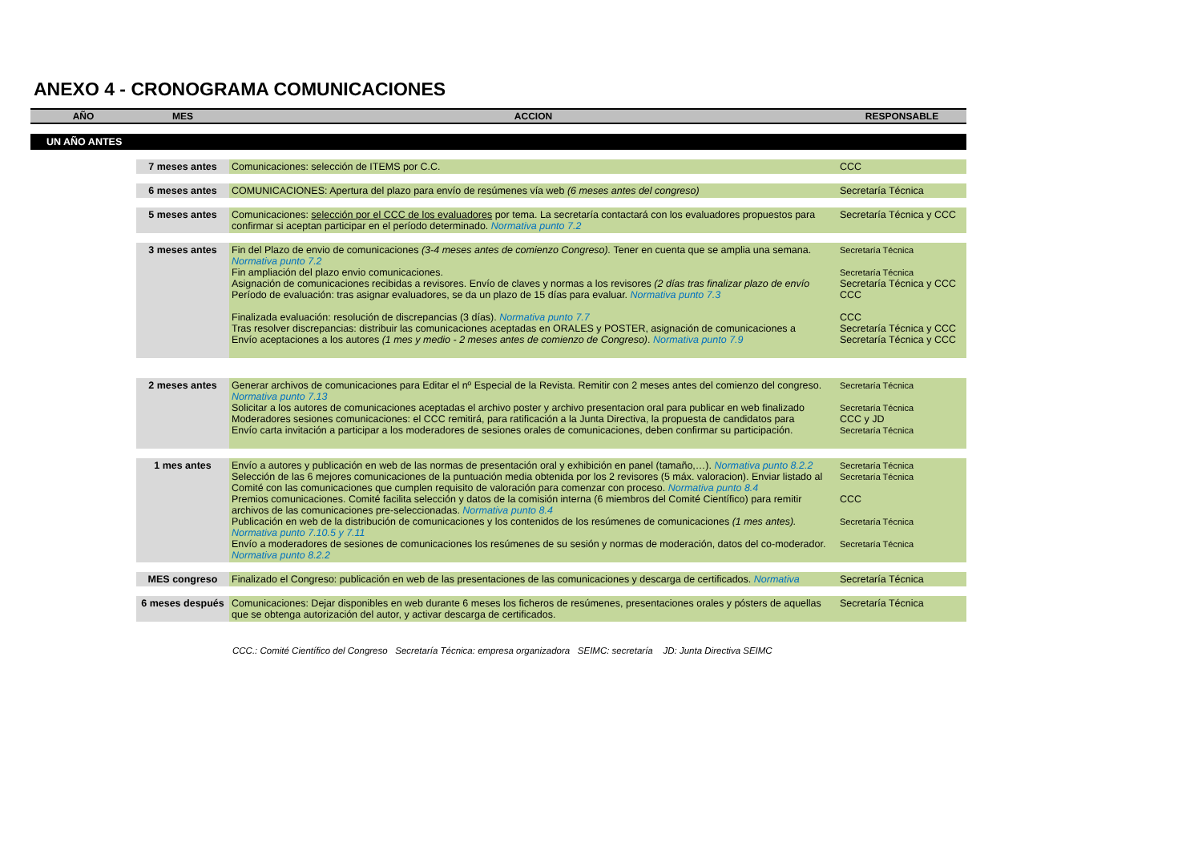ANEXO 4 - CRONOGRAMA COMUNICACIONES
| AÑO | MES | ACCION | RESPONSABLE |
| --- | --- | --- | --- |
| UN AÑO ANTES | | | |
| | 7 meses antes | Comunicaciones: selección de ITEMS por C.C. | CCC |
| | 6 meses antes | COMUNICACIONES: Apertura del plazo para envío de resúmenes vía web (6 meses antes del congreso) | Secretaría Técnica |
| | 5 meses antes | Comunicaciones: selección por el CCC de los evaluadores por tema. La secretaría contactará con los evaluadores propuestos para confirmar si aceptan participar en el período determinado. Normativa punto 7.2 | Secretaría Técnica y CCC |
| | 3 meses antes | Fin del Plazo de envio de comunicaciones (3-4 meses antes de comienzo Congreso). Tener en cuenta que se amplia una semana. Normativa punto 7.2 Fin ampliación del plazo envio comunicaciones. Asignación de comunicaciones recibidas a revisores. Envío de claves y normas a los revisores (2 días tras finalizar plazo de envío Período de evaluación: tras asignar evaluadores, se da un plazo de 15 días para evaluar. Normativa punto 7.3 Finalizada evaluación: resolución de discrepancias (3 días). Normativa punto 7.7 Tras resolver discrepancias: distribuir las comunicaciones aceptadas en ORALES y POSTER, asignación de comunicaciones a Envío aceptaciones a los autores (1 mes y medio - 2 meses antes de comienzo de Congreso) . Normativa punto 7.9 | Secretaría Técnica Secretaría Técnica Secretaría Técnica y CCC CCC CCC Secretaría Técnica y CCC Secretaría Técnica y CCC |
| | 2 meses antes | Generar archivos de comunicaciones para Editar el nº Especial de la Revista. Remitir con 2 meses antes del comienzo del congreso. Normativa punto 7.13 Solicitar a los autores de comunicaciones aceptadas el archivo poster y archivo presentacion oral para publicar en web finalizado Moderadores sesiones comunicaciones: el CCC remitirá, para ratificación a la Junta Directiva, la propuesta de candidatos para Envío carta invitación a participar a los moderadores de sesiones orales de comunicaciones, deben confirmar su participación. | Secretaría Técnica Secretaría Técnica CCC y JD Secretaría Técnica |
| | 1 mes antes | Envío a autores y publicación en web de las normas de presentación oral y exhibición en panel (tamaño,…). Normativa punto 8.2.2 Selección de las 6 mejores comunicaciones de la puntuación media obtenida por los 2 revisores (5 máx. valoracion). Enviar listado al Comité con las comunicaciones que cumplen requisito de valoración para comenzar con proceso. Normativa punto 8.4 Premios comunicaciones. Comité facilita selección y datos de la comisión interna (6 miembros del Comité Científico) para remitir archivos de las comunicaciones pre-seleccionadas. Normativa punto 8.4 Publicación en web de la distribución de comunicaciones y los contenidos de los resúmenes de comunicaciones (1 mes antes). Normativa punto 7.10.5 y 7.11 Envío a moderadores de sesiones de comunicaciones los resúmenes de su sesión y normas de moderación, datos del co-moderador. Normativa punto 8.2.2 | Secretaría Técnica Secretaría Técnica CCC Secretaría Técnica Secretaría Técnica |
| | MES congreso | Finalizado el Congreso: publicación en web de las presentaciones de las comunicaciones y descarga de certificados. Normativa | Secretaría Técnica |
| | 6 meses después | Comunicaciones: Dejar disponibles en web durante 6 meses los ficheros de resúmenes, presentaciones orales y pósters de aquellas que se obtenga autorización del autor, y activar descarga de certificados. | Secretaría Técnica |
CCC.: Comité Científico del Congreso Secretaría Técnica: empresa organizadora SEIMC: secretaría JD: Junta Directiva SEIMC